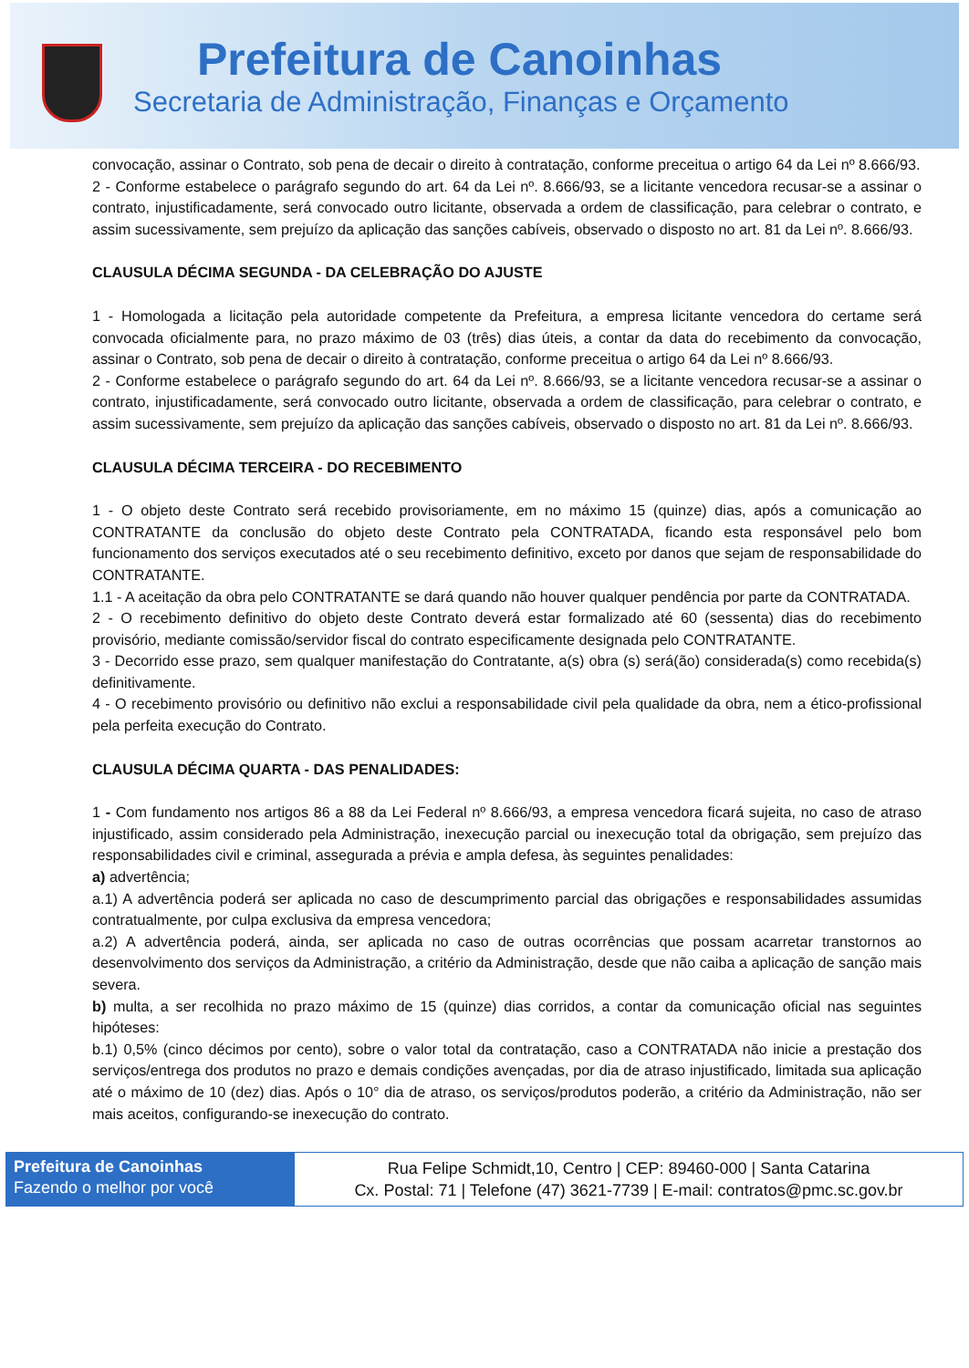Prefeitura de Canoinhas
Secretaria de Administração, Finanças e Orçamento
convocação, assinar o Contrato, sob pena de decair o direito à contratação, conforme preceitua o artigo 64 da Lei nº 8.666/93.
2 - Conforme estabelece o parágrafo segundo do art. 64 da Lei nº. 8.666/93, se a licitante vencedora recusar-se a assinar o contrato, injustificadamente, será convocado outro licitante, observada a ordem de classificação, para celebrar o contrato, e assim sucessivamente, sem prejuízo da aplicação das sanções cabíveis, observado o disposto no art. 81 da Lei nº. 8.666/93.
CLAUSULA DÉCIMA SEGUNDA - DA CELEBRAÇÃO DO AJUSTE
1 - Homologada a licitação pela autoridade competente da Prefeitura, a empresa licitante vencedora do certame será convocada oficialmente para, no prazo máximo de 03 (três) dias úteis, a contar da data do recebimento da convocação, assinar o Contrato, sob pena de decair o direito à contratação, conforme preceitua o artigo 64 da Lei nº 8.666/93.
2 - Conforme estabelece o parágrafo segundo do art. 64 da Lei nº. 8.666/93, se a licitante vencedora recusar-se a assinar o contrato, injustificadamente, será convocado outro licitante, observada a ordem de classificação, para celebrar o contrato, e assim sucessivamente, sem prejuízo da aplicação das sanções cabíveis, observado o disposto no art. 81 da Lei nº. 8.666/93.
CLAUSULA DÉCIMA TERCEIRA - DO RECEBIMENTO
1 - O objeto deste Contrato será recebido provisoriamente, em no máximo 15 (quinze) dias, após a comunicação ao CONTRATANTE da conclusão do objeto deste Contrato pela CONTRATADA, ficando esta responsável pelo bom funcionamento dos serviços executados até o seu recebimento definitivo, exceto por danos que sejam de responsabilidade do CONTRATANTE.
1.1 - A aceitação da obra pelo CONTRATANTE se dará quando não houver qualquer pendência por parte da CONTRATADA.
2 - O recebimento definitivo do objeto deste Contrato deverá estar formalizado até 60 (sessenta) dias do recebimento provisório, mediante comissão/servidor fiscal do contrato especificamente designada pelo CONTRATANTE.
3 - Decorrido esse prazo, sem qualquer manifestação do Contratante, a(s) obra (s) será(ão) considerada(s) como recebida(s) definitivamente.
4 - O recebimento provisório ou definitivo não exclui a responsabilidade civil pela qualidade da obra, nem a ético-profissional pela perfeita execução do Contrato.
CLAUSULA DÉCIMA QUARTA - DAS PENALIDADES:
1 - Com fundamento nos artigos 86 a 88 da Lei Federal nº 8.666/93, a empresa vencedora ficará sujeita, no caso de atraso injustificado, assim considerado pela Administração, inexecução parcial ou inexecução total da obrigação, sem prejuízo das responsabilidades civil e criminal, assegurada a prévia e ampla defesa, às seguintes penalidades:
a) advertência;
a.1) A advertência poderá ser aplicada no caso de descumprimento parcial das obrigações e responsabilidades assumidas contratualmente, por culpa exclusiva da empresa vencedora;
a.2) A advertência poderá, ainda, ser aplicada no caso de outras ocorrências que possam acarretar transtornos ao desenvolvimento dos serviços da Administração, a critério da Administração, desde que não caiba a aplicação de sanção mais severa.
b) multa, a ser recolhida no prazo máximo de 15 (quinze) dias corridos, a contar da comunicação oficial nas seguintes hipóteses:
b.1) 0,5% (cinco décimos por cento), sobre o valor total da contratação, caso a CONTRATADA não inicie a prestação dos serviços/entrega dos produtos no prazo e demais condições avençadas, por dia de atraso injustificado, limitada sua aplicação até o máximo de 10 (dez) dias. Após o 10° dia de atraso, os serviços/produtos poderão, a critério da Administração, não ser mais aceitos, configurando-se inexecução do contrato.
Prefeitura de Canoinhas
Fazendo o melhor por você
Rua Felipe Schmidt,10, Centro | CEP: 89460-000 | Santa Catarina
Cx. Postal: 71 | Telefone (47) 3621-7739 | E-mail: contratos@pmc.sc.gov.br